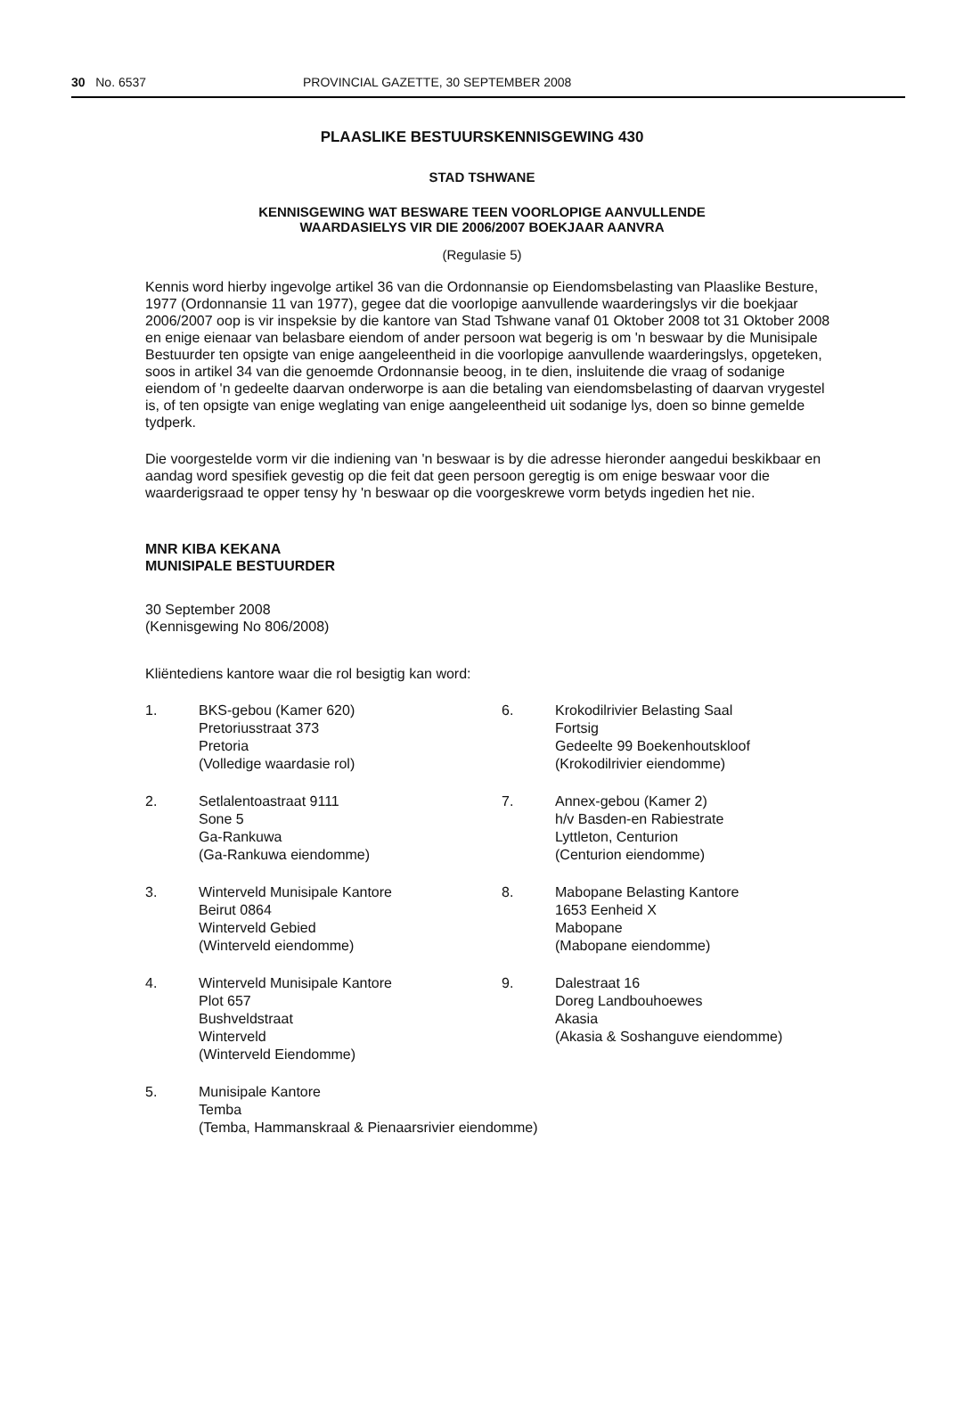30 No. 6537 PROVINCIAL GAZETTE, 30 SEPTEMBER 2008
PLAASLIKE BESTUURSKENNISGEWING 430
STAD TSHWANE
KENNISGEWING WAT BESWARE TEEN VOORLOPIGE AANVULLENDE
WAARDASIELYS VIR DIE 2006/2007 BOEKJAAR AANVRA
(Regulasie 5)
Kennis word hierby ingevolge artikel 36 van die Ordonnansie op Eiendomsbelasting van Plaaslike Besture, 1977 (Ordonnansie 11 van 1977), gegee dat die voorlopige aanvullende waarderingslys vir die boekjaar 2006/2007 oop is vir inspeksie by die kantore van Stad Tshwane vanaf 01 Oktober 2008 tot 31 Oktober 2008 en enige eienaar van belasbare eiendom of ander persoon wat begerig is om 'n beswaar by die Munisipale Bestuurder ten opsigte van enige aangeleentheid in die voorlopige aanvullende waarderingslys, opgeteken, soos in artikel 34 van die genoemde Ordonnansie beoog, in te dien, insluitende die vraag of sodanige eiendom of 'n gedeelte daarvan onderworpe is aan die betaling van eiendomsbelasting of daarvan vrygestel is, of ten opsigte van enige weglating van enige aangeleentheid uit sodanige lys, doen so binne gemelde tydperk.
Die voorgestelde vorm vir die indiening van 'n beswaar is by die adresse hieronder aangedui beskikbaar en aandag word spesifiek gevestig op die feit dat geen persoon geregtig is om enige beswaar voor die waarderigsraad te opper tensy hy 'n beswaar op die voorgeskrewe vorm betyds ingedien het nie.
MNR KIBA KEKANA
MUNISIPALE BESTUURDER
30 September 2008
(Kennisgewing No 806/2008)
Kliëntediens kantore waar die rol besigtig kan word:
1.
BKS-gebou (Kamer 620)
Pretoriusstraat 373
Pretoria
(Volledige waardasie rol)
6.
Krokodilrivier Belasting Saal
Fortsig
Gedeelte 99 Boekenhoutskloof
(Krokodilrivier eiendomme)
2.
Setlalentoastraat 9111
Sone 5
Ga-Rankuwa
(Ga-Rankuwa eiendomme)
7.
Annex-gebou (Kamer 2)
h/v Basden-en Rabiestrate
Lyttleton, Centurion
(Centurion eiendomme)
3.
Winterveld Munisipale Kantore
Beirut 0864
Winterveld Gebied
(Winterveld eiendomme)
8.
Mabopane Belasting Kantore
1653 Eenheid X
Mabopane
(Mabopane eiendomme)
4.
Winterveld Munisipale Kantore
Plot 657
Bushveldstraat
Winterveld
(Winterveld Eiendomme)
9.
Dalestraat 16
Doreg Landbouhoewes
Akasia
(Akasia & Soshanguve eiendomme)
5.
Munisipale Kantore
Temba
(Temba, Hammanskraal & Pienaarsrivier eiendomme)